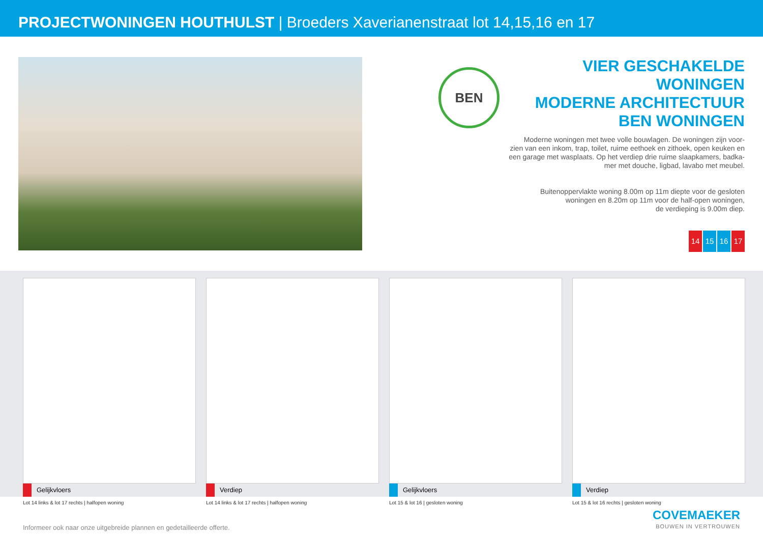PROJECTWONINGEN HOUTHULST | Broeders Xaverianenstraat lot 14,15,16 en 17
BEN
VIER GESCHAKELDE WONINGEN
MODERNE ARCHITECTUUR
BEN WONINGEN
Moderne woningen met twee volle bouwlagen. De woningen zijn voor-
zien van een inkom, trap, toilet, ruime eethoek en zithoek, open keuken en
een garage met wasplaats. Op het verdiep drie ruime slaapkamers, badka-
mer met douche, ligbad, lavabo met meubel.
Buitenoppervlakte woning 8.00m op 11m diepte voor de gesloten
woningen en 8.20m op 11m voor de half-open woningen,
de verdieping is 9.00m diep.
14 15 16 17
Gelijkvloers Verdiep Gelijkvloers Verdiep
Lot 14 links & lot 17 rechts | halfopen woning Lot 14 links & lot 17 rechts | halfopen woning Lot 15 & lot 16 | gesloten woning Lot 15 & lot 16 rechts | gesloten woning
Informeer ook naar onze uitgebreide plannen en gedetailleerde offerte.
COVEMAEKER
BOUWEN IN VERTROUWEN